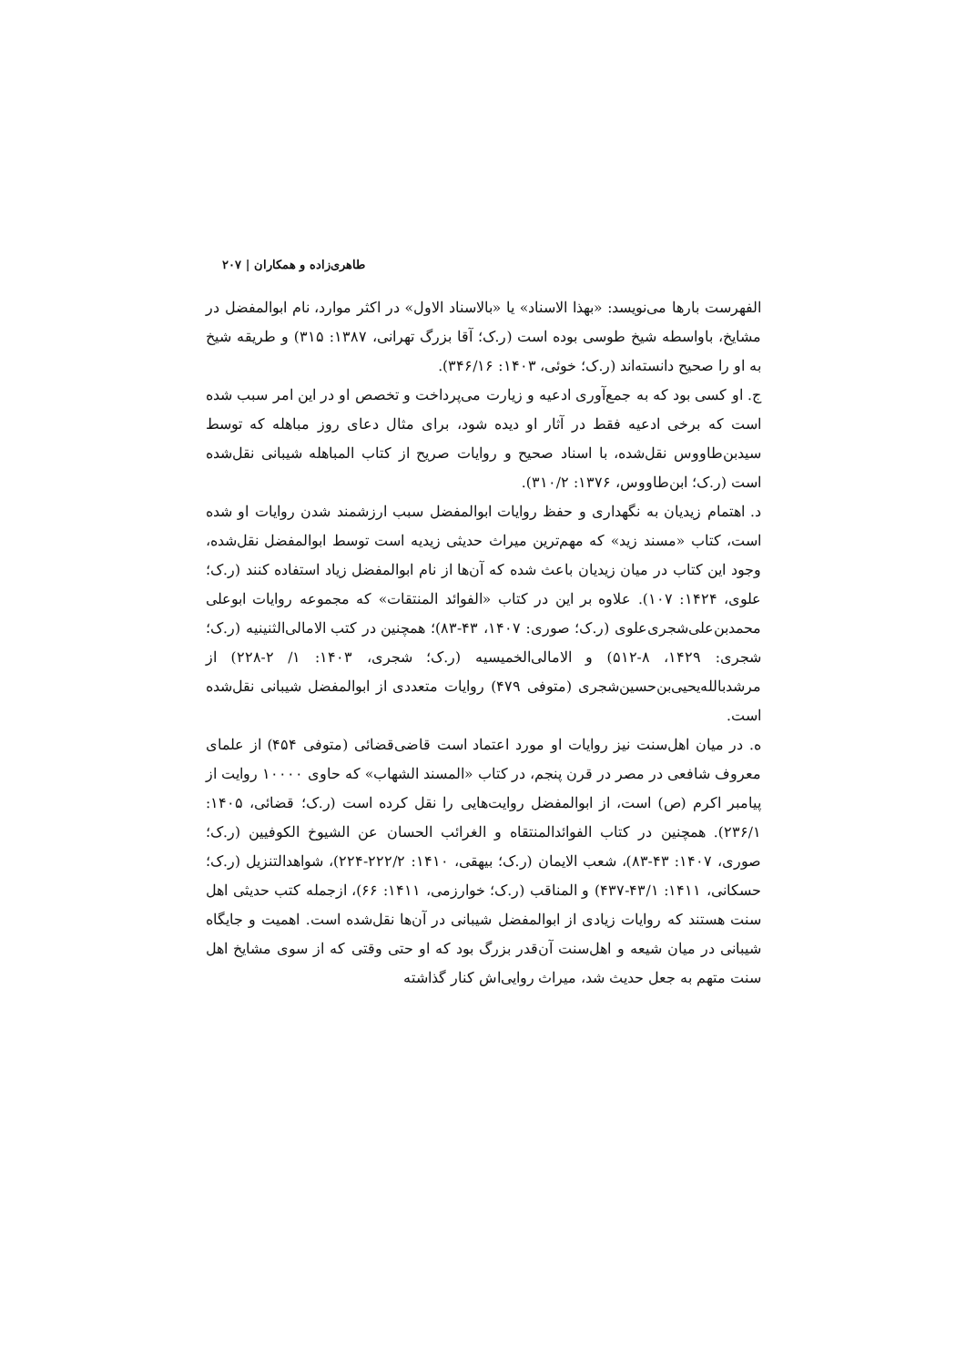طاهری‌زاده و همکاران | ۲۰۷
الفهرست بارها می‌نویسد: «بهذا الاسناد» یا «بالاسناد الاول» در اکثر موارد، نام ابوالمفضل در مشایخ، باواسطه شیخ طوسی بوده است (ر.ک؛ آقا بزرگ تهرانی، ۱۳۸۷: ۳۱۵) و طریقه شیخ به او را صحیح دانسته‌اند (ر.ک؛ خوئی، ۱۴۰۳: ۳۴۶/۱۶).
ج. او کسی بود که به جمع‌آوری ادعیه و زیارت می‌پرداخت و تخصص او در این امر سبب شده است که برخی ادعیه فقط در آثار او دیده شود، برای مثال دعای روز مباهله که توسط سیدبن‌طاووس نقل‌شده، با اسناد صحیح و روایات صریح از کتاب المباهله شیبانی نقل‌شده است (ر.ک؛ ابن‌طاووس، ۱۳۷۶: ۳۱۰/۲).
د. اهتمام زیدیان به نگهداری و حفظ روایات ابوالمفضل سبب ارزشمند شدن روایات او شده است، کتاب «مسند زید» که مهم‌ترین میراث حدیثی زیدیه است توسط ابوالمفضل نقل‌شده، وجود این کتاب در میان زیدیان باعث شده که آن‌ها از نام ابوالمفضل زیاد استفاده کنند (ر.ک؛ علوی، ۱۴۲۴: ۱۰۷). علاوه بر این در کتاب «الفوائد المنتقات» که مجموعه روایات ابوعلی محمدبن‌علی‌شجری‌علوی (ر.ک؛ صوری: ۱۴۰۷، ۴۳-۸۳)؛ همچنین در کتب الامالی‌الثنینیه (ر.ک؛ شجری: ۱۴۲۹، ۸-۵۱۲) و الامالی‌الخمیسیه (ر.ک؛ شجری، ۱۴۰۳: ۱/ ۲-۲۲۸) از مرشدبالله‌یحیی‌بن‌حسین‌شجری (متوفی ۴۷۹) روایات متعددی از ابوالمفضل شیبانی نقل‌شده است.
ه. در میان اهل‌سنت نیز روایات او مورد اعتماد است قاضی‌قضائی (متوفی ۴۵۴) از علمای معروف شافعی در مصر در قرن پنجم، در کتاب «المسند الشهاب» که حاوی ۱۰۰۰۰ روایت از پیامبر اکرم (ص) است، از ابوالمفضل روایت‌هایی را نقل کرده است (ر.ک؛ قضائی، ۱۴۰۵: ۲۳۶/۱). همچنین در کتاب الفوائدالمنتقاه و الغرائب الحسان عن الشیوخ الکوفیین (ر.ک؛ صوری، ۱۴۰۷: ۴۳-۸۳)، شعب الایمان (ر.ک؛ بیهقی، ۱۴۱۰: ۲۲۲/۲-۲۲۴)، شواهدالتنزیل (ر.ک؛ حسکانی، ۱۴۱۱: ۴۳/۱-۴۳۷) و المناقب (ر.ک؛ خوارزمی، ۱۴۱۱: ۶۶)، ازجمله کتب حدیثی اهل سنت هستند که روایات زیادی از ابوالمفضل شیبانی در آن‌ها نقل‌شده است. اهمیت و جایگاه شیبانی در میان شیعه و اهل‌سنت آن‌قدر بزرگ بود که او حتی وقتی که از سوی مشایخ اهل سنت متهم به جعل حدیث شد، میراث روایی‌اش کنار گذاشته